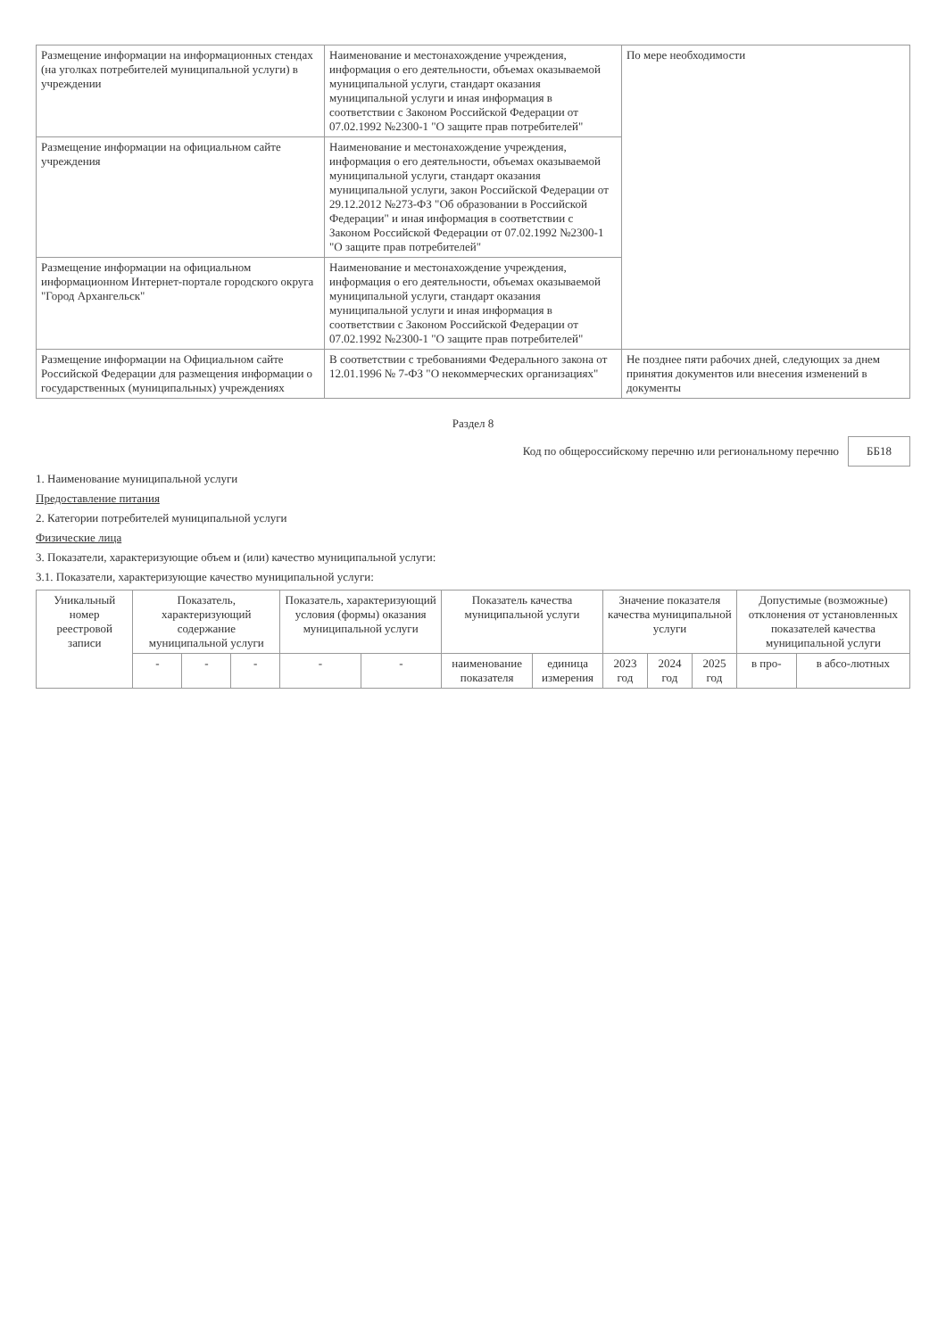| Размещение информации на информационных стендах (на уголках потребителей муниципальной услуги) в учреждении | Наименование и местонахождение учреждения, информация о его деятельности, объемах оказываемой муниципальной услуги, стандарт оказания муниципальной услуги и иная информация в соответствии с Законом Российской Федерации от 07.02.1992 №2300-1 "О защите прав потребителей" | По мере необходимости |
| Размещение информации на официальном сайте учреждения | Наименование и местонахождение учреждения, информация о его деятельности, объемах оказываемой муниципальной услуги, стандарт оказания муниципальной услуги, закон Российской Федерации от 29.12.2012 №273-ФЗ "Об образовании в Российской Федерации" и иная информация в соответствии с Законом Российской Федерации от 07.02.1992 №2300-1 "О защите прав потребителей" | |
| Размещение информации на официальном информационном Интернет-портале городского округа "Город Архангельск" | Наименование и местонахождение учреждения, информация о его деятельности, объемах оказываемой муниципальной услуги, стандарт оказания муниципальной услуги и иная информация в соответствии с Законом Российской Федерации от 07.02.1992 №2300-1 "О защите прав потребителей" | |
| Размещение информации на Официальном сайте Российской Федерации для размещения информации о государственных (муниципальных) учреждениях | В соответствии с требованиями Федерального закона от 12.01.1996 № 7-ФЗ "О некоммерческих организациях" | Не позднее пяти рабочих дней, следующих за днем принятия документов или внесения изменений в документы |
Раздел 8
Код по общероссийскому перечню или региональному перечню ББ18
1. Наименование муниципальной услуги
Предоставление питания
2. Категории потребителей муниципальной услуги
Физические лица
3. Показатели, характеризующие объем и (или) качество муниципальной услуги:
3.1. Показатели, характеризующие качество муниципальной услуги:
| Уникальный номер реестровой записи | Показатель, характеризующий содержание муниципальной услуги | | | Показатель, характеризующий условия (формы) оказания муниципальной услуги | | Показатель качества муниципальной услуги | | Значение показателя качества муниципальной услуги | | | Допустимые (возможные) отклонения от установленных показателей качества муниципальной услуги | |
| --- | --- | --- | --- | --- | --- | --- | --- | --- | --- | --- | --- | --- |
| | - | - | - | - | - | наименование показателя | единица измерения | 2023 год | 2024 год | 2025 год | в про- | в абсо-лютных |